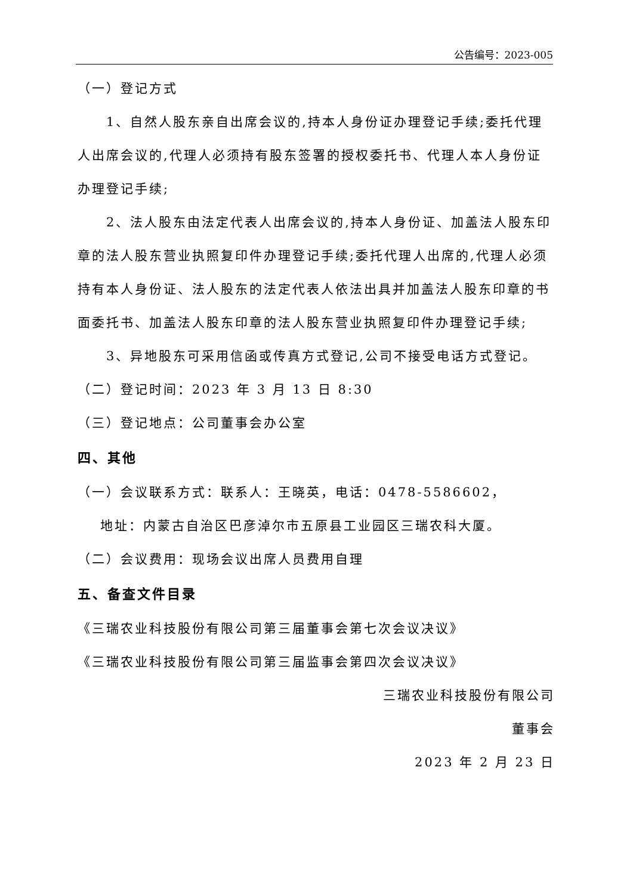公告编号：2023-005
（一）登记方式
1、自然人股东亲自出席会议的,持本人身份证办理登记手续;委托代理人出席会议的,代理人必须持有股东签署的授权委托书、代理人本人身份证办理登记手续;
2、法人股东由法定代表人出席会议的,持本人身份证、加盖法人股东印章的法人股东营业执照复印件办理登记手续;委托代理人出席的,代理人必须持有本人身份证、法人股东的法定代表人依法出具并加盖法人股东印章的书面委托书、加盖法人股东印章的法人股东营业执照复印件办理登记手续;
3、异地股东可采用信函或传真方式登记,公司不接受电话方式登记。
（二）登记时间：2023 年 3 月 13 日 8:30
（三）登记地点：公司董事会办公室
四、其他
（一）会议联系方式：联系人：王晓英，电话：0478-5586602，
地址：内蒙古自治区巴彦淖尔市五原县工业园区三瑞农科大厦。
（二）会议费用：现场会议出席人员费用自理
五、备查文件目录
《三瑞农业科技股份有限公司第三届董事会第七次会议决议》
《三瑞农业科技股份有限公司第三届监事会第四次会议决议》
三瑞农业科技股份有限公司
董事会
2023 年 2 月 23 日